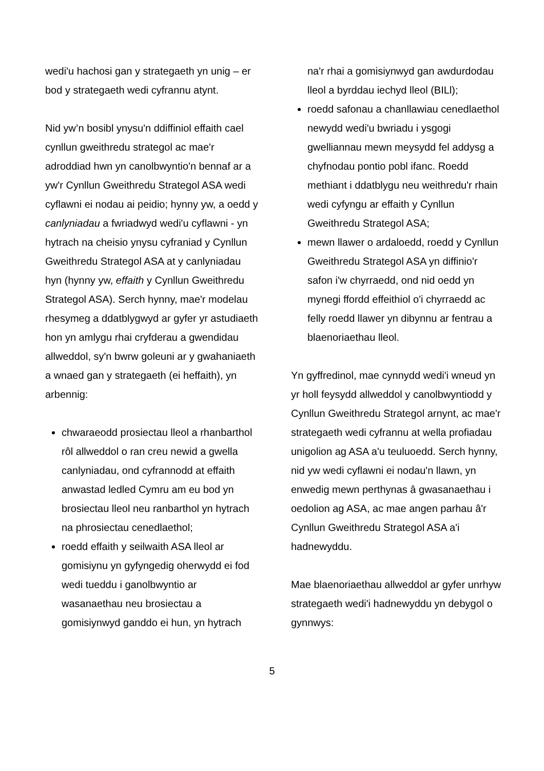wedi'u hachosi gan y strategaeth yn unig – er bod y strategaeth wedi cyfrannu atynt.
Nid yw’n bosibl ynysu'n ddiffiniol effaith cael cynllun gweithredu strategol ac mae'r adroddiad hwn yn canolbwyntio'n bennaf ar a yw'r Cynllun Gweithredu Strategol ASA wedi cyflawni ei nodau ai peidio; hynny yw, a oedd y canlyniadau a fwriadwyd wedi'u cyflawni - yn hytrach na cheisio ynysu cyfraniad y Cynllun Gweithredu Strategol ASA at y canlyniadau hyn (hynny yw, effaith y Cynllun Gweithredu Strategol ASA). Serch hynny, mae'r modelau rhesymeg a ddatblygwyd ar gyfer yr astudiaeth hon yn amlygu rhai cryfderau a gwendidau allweddol, sy'n bwrw goleuni ar y gwahaniaeth a wnaed gan y strategaeth (ei heffaith), yn arbennig:
chwaraeodd prosiectau lleol a rhanbarthol rôl allweddol o ran creu newid a gwella canlyniadau, ond cyfrannodd at effaith anwastad ledled Cymru am eu bod yn brosiectau lleol neu ranbarthol yn hytrach na phrosiectau cenedlaethol;
roedd effaith y seilwaith ASA lleol ar gomisiynu yn gyfyngedig oherwydd ei fod wedi tueddu i ganolbwyntio ar wasanaethau neu brosiectau a gomisiynwyd ganddo ei hun, yn hytrach
na'r rhai a gomisiynwyd gan awdurdodau lleol a byrddau iechyd lleol (BILl);
roedd safonau a chanllawiau cenedlaethol newydd wedi'u bwriadu i ysgogi gwelliannau mewn meysydd fel addysg a chyfnodau pontio pobl ifanc. Roedd methiant i ddatblygu neu weithredu'r rhain wedi cyfyngu ar effaith y Cynllun Gweithredu Strategol ASA;
mewn llawer o ardaloedd, roedd y Cynllun Gweithredu Strategol ASA yn diffinio'r safon i'w chyrraedd, ond nid oedd yn mynegi ffordd effeithiol o'i chyrraedd ac felly roedd llawer yn dibynnu ar fentrau a blaenoriaethau lleol.
Yn gyffredinol, mae cynnydd wedi'i wneud yn yr holl feysydd allweddol y canolbwyntiodd y Cynllun Gweithredu Strategol arnynt, ac mae'r strategaeth wedi cyfrannu at wella profiadau unigolion ag ASA a'u teuluoedd. Serch hynny, nid yw wedi cyflawni ei nodau'n llawn, yn enwedig mewn perthynas â gwasanaethau i oedolion ag ASA, ac mae angen parhau â'r Cynllun Gweithredu Strategol ASA a'i hadnewyddu.
Mae blaenoriaethau allweddol ar gyfer unrhyw strategaeth wedi'i hadnewyddu yn debygol o gynnwys:
5